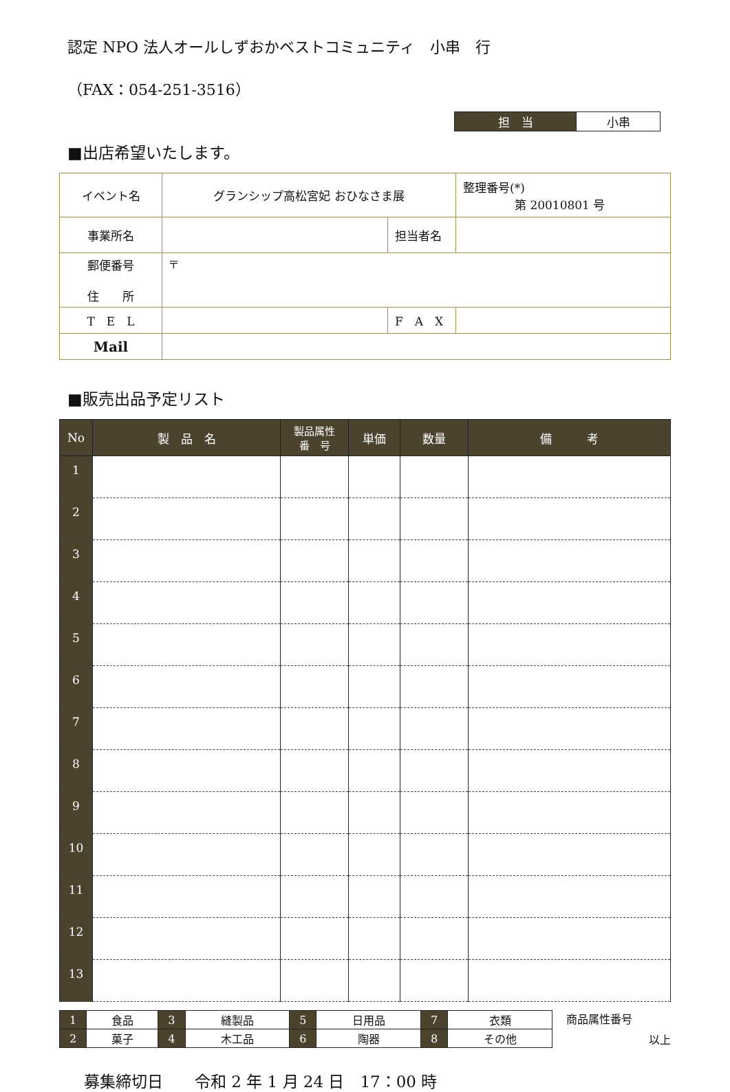認定 NPO 法人オールしずおかベストコミュニティ　小串　行
（FAX：054-251-3516）
| 担 当 | 小串 |
■出店希望いたします。
| イベント名 | グランシップ高松宮妃 おひなさま展 | | 整理番号(*) 第 20010801 号 |
| 事業所名 | | 担当者名 | |
| 郵便番号 住 所 | 〒 | | |
| T E L | | F A X | |
| Mail | | | |
■販売出品予定リスト
| No | 製 品 名 | 製品属性 番 号 | 単価 | 数量 | 備 考 |
| --- | --- | --- | --- | --- | --- |
| 1 | | | | | |
| 2 | | | | | |
| 3 | | | | | |
| 4 | | | | | |
| 5 | | | | | |
| 6 | | | | | |
| 7 | | | | | |
| 8 | | | | | |
| 9 | | | | | |
| 10 | | | | | |
| 11 | | | | | |
| 12 | | | | | |
| 13 | | | | | |
| 1 | 食品 | 3 | 縫製品 | 5 | 日用品 | 7 | 衣類 |
| 2 | 菓子 | 4 | 木工品 | 6 | 陶器 | 8 | その他 |
商品属性番号
以上
募集締切日　　令和 2 年 1 月 24 日　17：00 時